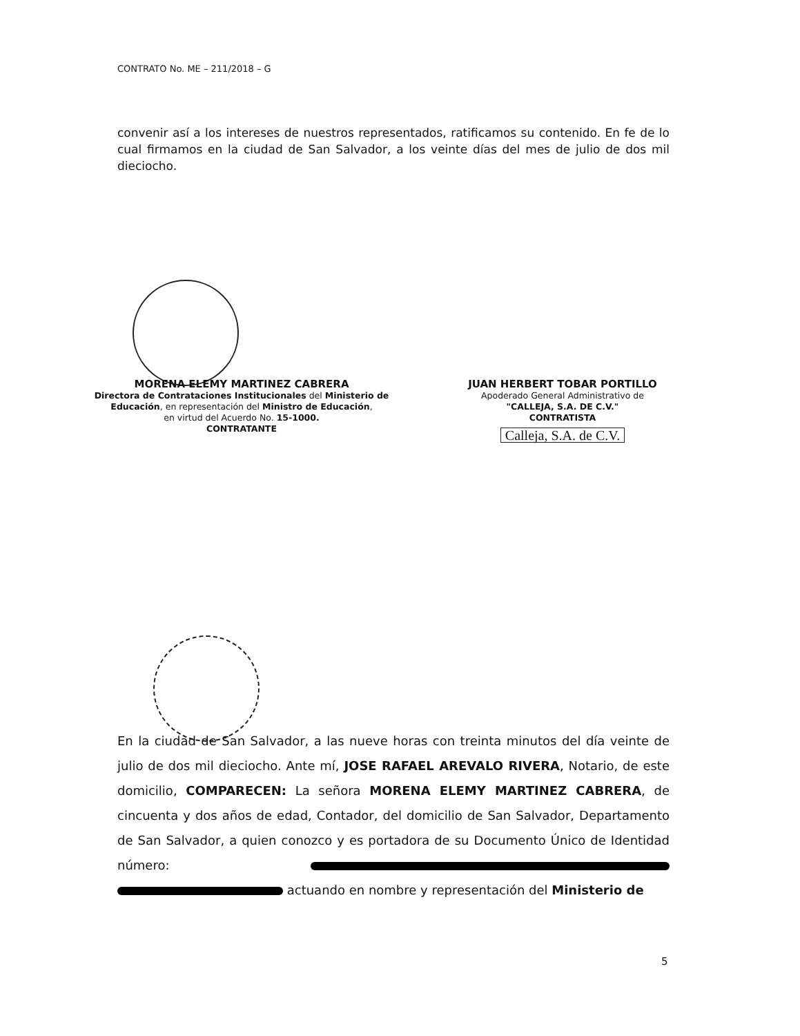CONTRATO No. ME – 211/2018 – G
convenir así a los intereses de nuestros representados, ratificamos su contenido. En fe de lo cual firmamos en la ciudad de San Salvador, a los veinte días del mes de julio de dos mil dieciocho.
MORENA ELEMY MARTINEZ CABRERA
Directora de Contrataciones Institucionales del Ministerio de Educación, en representación del Ministro de Educación,
en virtud del Acuerdo No. 15-1000.
CONTRATANTE
JUAN HERBERT TOBAR PORTILLO
Apoderado General Administrativo de
"CALLEJA, S.A. DE C.V."
CONTRATISTA
Calleja, S.A. de C.V.
En la ciudad de San Salvador, a las nueve horas con treinta minutos del día veinte de julio de dos mil dieciocho. Ante mí, JOSE RAFAEL AREVALO RIVERA, Notario, de este domicilio, COMPARECEN: La señora MORENA ELEMY MARTINEZ CABRERA, de cincuenta y dos años de edad, Contador, del domicilio de San Salvador, Departamento de San Salvador, a quien conozco y es portadora de su Documento Único de Identidad número: actuando en nombre y representación del Ministerio de
5